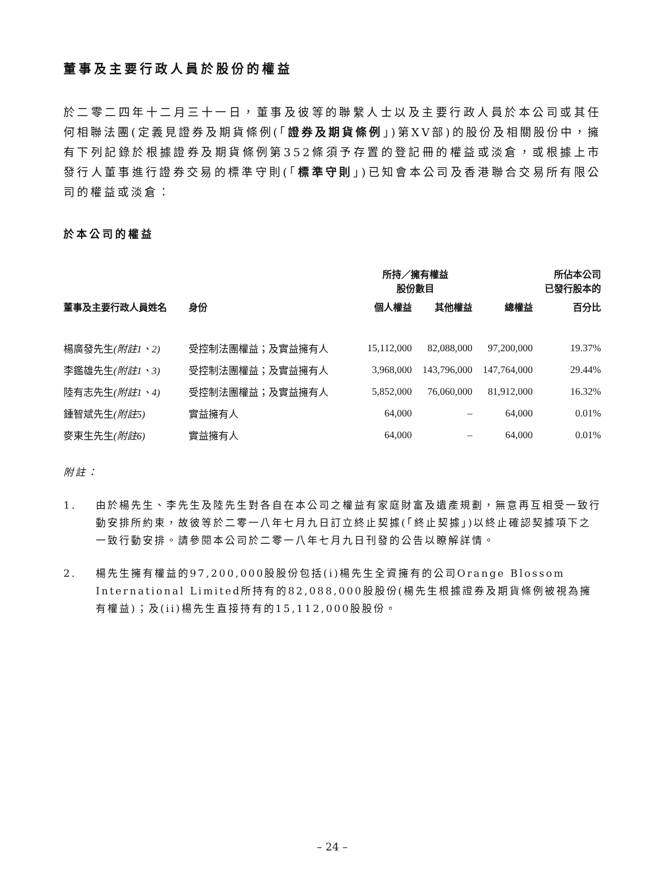董事及主要行政人員於股份的權益
於二零二四年十二月三十一日，董事及彼等的聯繫人士以及主要行政人員於本公司或其任何相聯法團(定義見證券及期貨條例(「證券及期貨條例」)第XV部)的股份及相關股份中，擁有下列記錄於根據證券及期貨條例第352條須予存置的登記冊的權益或淡倉，或根據上市發行人董事進行證券交易的標準守則(「標準守則」)已知會本公司及香港聯合交易所有限公司的權益或淡倉：
於本公司的權益
| | | 所持／擁有權益 股份數目 | | | 所佔本公司 已發行股本的 |
| --- | --- | --- | --- | --- | --- |
| 董事及主要行政人員姓名 | 身份 | 個人權益 | 其他權益 | 總權益 | 百分比 |
| 楊廣發先生 (附註1、2) | 受控制法團權益；及實益擁有人 | 15,112,000 | 82,088,000 | 97,200,000 | 19.37% |
| 李鑑雄先生 (附註1、3) | 受控制法團權益；及實益擁有人 | 3,968,000 | 143,796,000 | 147,764,000 | 29.44% |
| 陸有志先生 (附註1、4) | 受控制法團權益；及實益擁有人 | 5,852,000 | 76,060,000 | 81,912,000 | 16.32% |
| 鍾智斌先生 (附註5) | 實益擁有人 | 64,000 | – | 64,000 | 0.01% |
| 麥東生先生 (附註6) | 實益擁有人 | 64,000 | – | 64,000 | 0.01% |
附註：
1. 由於楊先生、李先生及陸先生對各自在本公司之權益有家庭財富及遺產規劃，無意再互相受一致行動安排所約束，故彼等於二零一八年七月九日訂立終止契據(「終止契據」)以終止確認契據項下之一致行動安排。請參閱本公司於二零一八年七月九日刊發的公告以瞭解詳情。
2. 楊先生擁有權益的97,200,000股股份包括(i)楊先生全資擁有的公司Orange Blossom International Limited所持有的82,088,000股股份(楊先生根據證券及期貨條例被視為擁有權益)；及(ii)楊先生直接持有的15,112,000股股份。
– 24 –